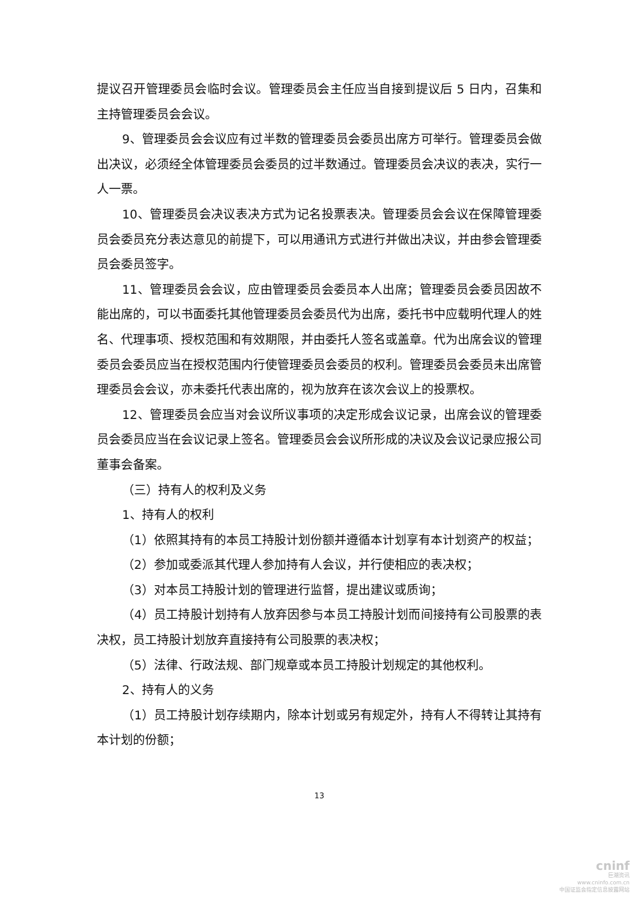提议召开管理委员会临时会议。管理委员会主任应当自接到提议后 5 日内，召集和主持管理委员会会议。
9、管理委员会会议应有过半数的管理委员会委员出席方可举行。管理委员会做出决议，必须经全体管理委员会委员的过半数通过。管理委员会决议的表决，实行一人一票。
10、管理委员会决议表决方式为记名投票表决。管理委员会会议在保障管理委员会委员充分表达意见的前提下，可以用通讯方式进行并做出决议，并由参会管理委员会委员签字。
11、管理委员会会议，应由管理委员会委员本人出席；管理委员会委员因故不能出席的，可以书面委托其他管理委员会委员代为出席，委托书中应载明代理人的姓名、代理事项、授权范围和有效期限，并由委托人签名或盖章。代为出席会议的管理委员会委员应当在授权范围内行使管理委员会委员的权利。管理委员会委员未出席管理委员会会议，亦未委托代表出席的，视为放弃在该次会议上的投票权。
12、管理委员会应当对会议所议事项的决定形成会议记录，出席会议的管理委员会委员应当在会议记录上签名。管理委员会会议所形成的决议及会议记录应报公司董事会备案。
（三）持有人的权利及义务
1、持有人的权利
（1）依照其持有的本员工持股计划份额并遵循本计划享有本计划资产的权益；
（2）参加或委派其代理人参加持有人会议，并行使相应的表决权；
（3）对本员工持股计划的管理进行监督，提出建议或质询；
（4）员工持股计划持有人放弃因参与本员工持股计划而间接持有公司股票的表决权，员工持股计划放弃直接持有公司股票的表决权；
（5）法律、行政法规、部门规章或本员工持股计划规定的其他权利。
2、持有人的义务
（1）员工持股计划存续期内，除本计划或另有规定外，持有人不得转让其持有本计划的份额；
13
cninf
巨潮资讯
www.cninfo.com.cn
中国证监会指定信息披露网站